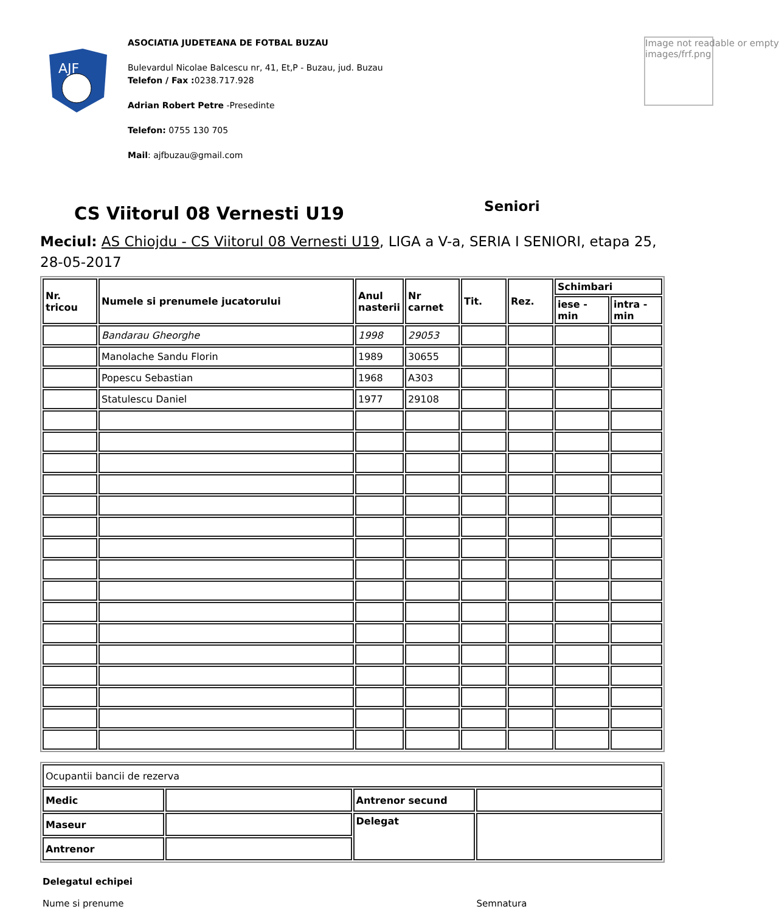AJF
ASOCIATIA JUDETEANA DE FOTBAL BUZAU
Bulevardul Nicolae Balcescu nr, 41, Et,P - Buzau, jud. Buzau
Telefon / Fax : 0238.717.928
Adrian Robert Petre -Presedinte
Telefon: 0755 130 705
Mail: ajfbuzau@gmail.com
Image not readable or empty
images/frf.png
CS Viitorul 08 Vernesti U19 Seniori
Meciul: AS Chiojdu - CS Viitorul 08 Vernesti U19, LIGA a V-a, SERIA I SENIORI, etapa 25, 28-05-2017
| Nr. tricou | Numele si prenumele jucatorului | Anul nasterii | Nr carnet | Tit. | Rez. | Schimbari | |
| --- | --- | --- | --- | --- | --- | --- | --- |
| | | | | | | iese - min | intra - min |
| | Bandarau Gheorghe | 1998 | 29053 | | | | |
| | Manolache Sandu Florin | 1989 | 30655 | | | | |
| | Popescu Sebastian | 1968 | A303 | | | | |
| | Statulescu Daniel | 1977 | 29108 | | | | |
| Ocupantii bancii de rezerva | | | |
| Medic | | Antrenor secund | |
| Maseur | | Delegat | |
| Antrenor | | | |
Delegatul echipei
Nume si prenume Semnatura